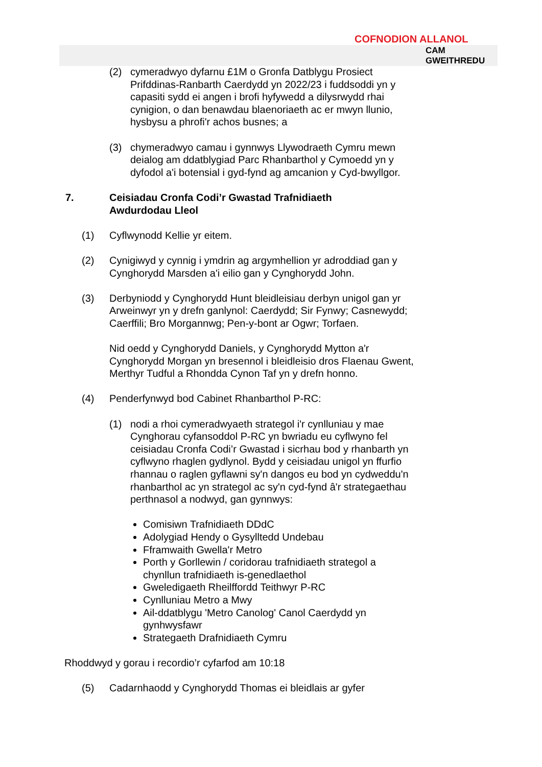COFNODION ALLANOL
CAM
GWEITHREDU
(2) cymeradwyo dyfarnu £1M o Gronfa Datblygu Prosiect Prifddinas-Ranbarth Caerdydd yn 2022/23 i fuddsoddi yn y capasiti sydd ei angen i brofi hyfywedd a dilysrwydd rhai cynigion, o dan benawdau blaenoriaeth ac er mwyn llunio, hysbysu a phrofi'r achos busnes; a
(3) chymeradwyo camau i gynnwys Llywodraeth Cymru mewn deialog am ddatblygiad Parc Rhanbarthol y Cymoedd yn y dyfodol a'i botensial i gyd-fynd ag amcanion y Cyd-bwyllgor.
7. Ceisiadau Cronfa Codi’r Gwastad Trafnidiaeth
Awdurdodau Lleol
(1) Cyflwynodd Kellie yr eitem.
(2) Cynigiwyd y cynnig i ymdrin ag argymhellion yr adroddiad gan y Cynghorydd Marsden a'i eilio gan y Cynghorydd John.
(3) Derbyniodd y Cynghorydd Hunt bleidleisiau derbyn unigol gan yr Arweinwyr yn y drefn ganlynol: Caerdydd; Sir Fynwy; Casnewydd; Caerffili; Bro Morgannwg; Pen-y-bont ar Ogwr; Torfaen.
Nid oedd y Cynghorydd Daniels, y Cynghorydd Mytton a'r Cynghorydd Morgan yn bresennol i bleidleisio dros Flaenau Gwent, Merthyr Tudful a Rhondda Cynon Taf yn y drefn honno.
(4) Penderfynwyd bod Cabinet Rhanbarthol P-RC:
(1) nodi a rhoi cymeradwyaeth strategol i'r cynlluniau y mae Cynghorau cyfansoddol P-RC yn bwriadu eu cyflwyno fel ceisiadau Cronfa Codi’r Gwastad i sicrhau bod y rhanbarth yn cyflwyno rhaglen gydlynol. Bydd y ceisiadau unigol yn ffurfio rhannau o raglen gyflawni sy'n dangos eu bod yn cydweddu'n rhanbarthol ac yn strategol ac sy'n cyd-fynd â'r strategaethau perthnasol a nodwyd, gan gynnwys:
Comisiwn Trafnidiaeth DDdC
Adolygiad Hendy o Gysylltedd Undebau
Fframwaith Gwella'r Metro
Porth y Gorllewin / coridorau trafnidiaeth strategol a chynllun trafnidiaeth is-genedlaethol
Gweledigaeth Rheilffordd Teithwyr P-RC
Cynlluniau Metro a Mwy
Ail-ddatblygu 'Metro Canolog' Canol Caerdydd yn gynhwysfawr
Strategaeth Drafnidiaeth Cymru
Rhoddwyd y gorau i recordio’r cyfarfod am 10:18
(5) Cadarnhaodd y Cynghorydd Thomas ei bleidlais ar gyfer